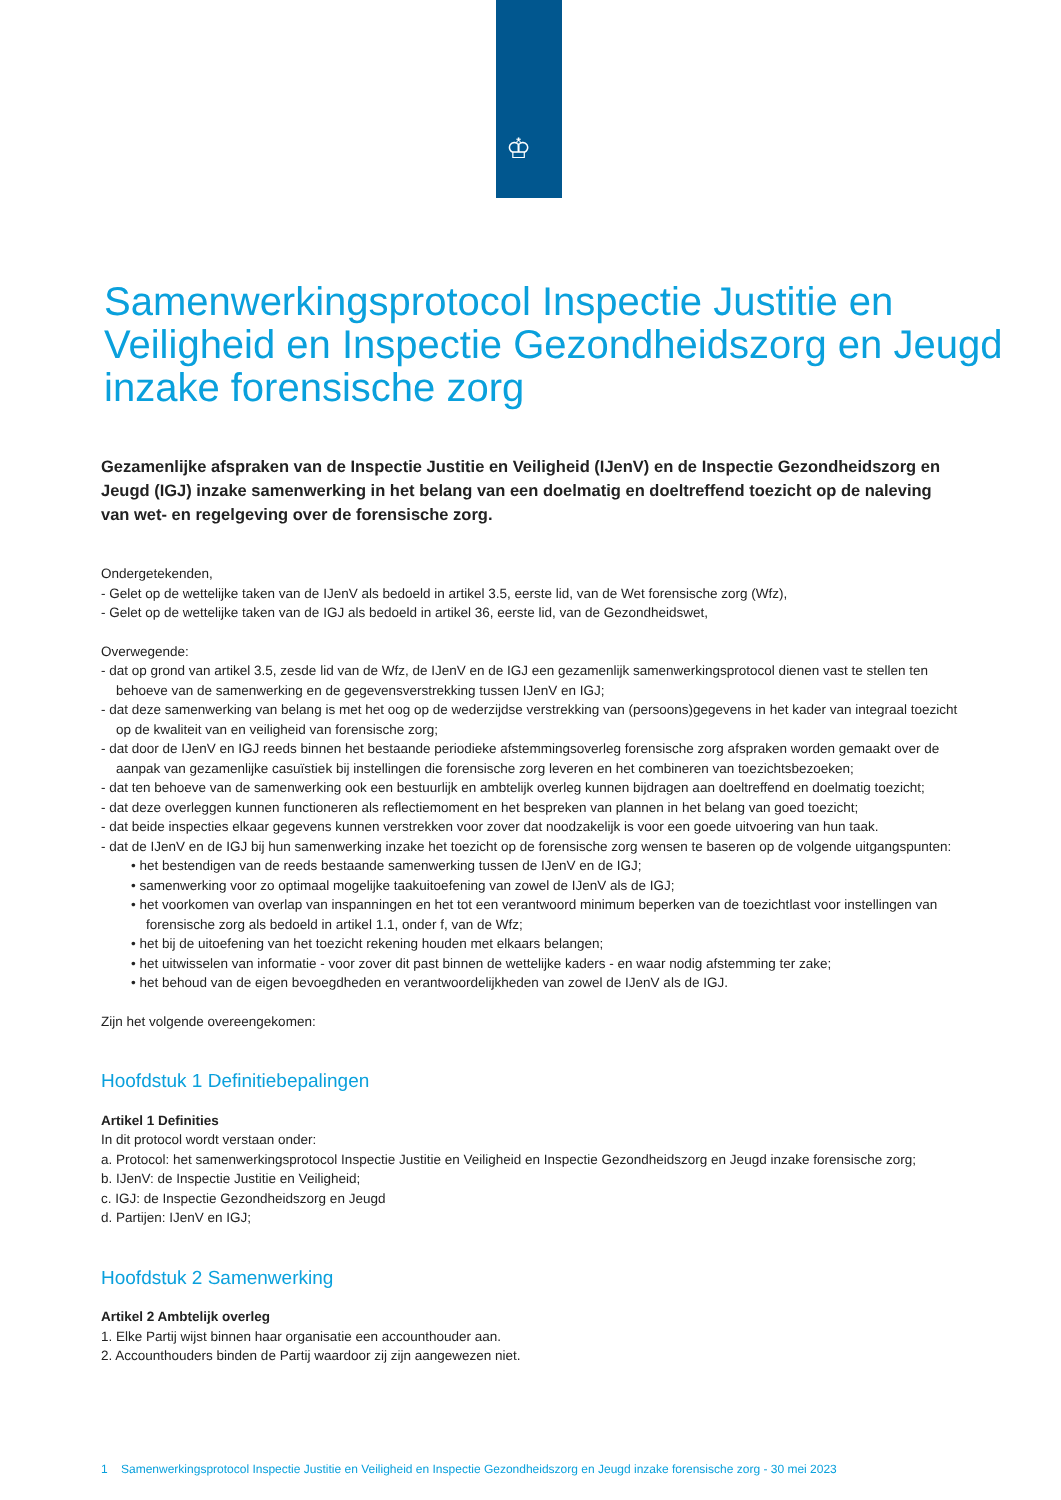♔
Samenwerkingsprotocol Inspectie Justitie en Veiligheid en Inspectie Gezondheidszorg en Jeugd inzake forensische zorg
Gezamenlijke afspraken van de Inspectie Justitie en Veiligheid (IJenV) en de Inspectie Gezondheidszorg en Jeugd (IGJ) inzake samenwerking in het belang van een doelmatig en doeltreffend toezicht op de naleving van wet- en regelgeving over de forensische zorg.
Ondergetekenden,
- Gelet op de wettelijke taken van de IJenV als bedoeld in artikel 3.5, eerste lid, van de Wet forensische zorg (Wfz),
- Gelet op de wettelijke taken van de IGJ als bedoeld in artikel 36, eerste lid, van de Gezondheidswet,
Overwegende:
- dat op grond van artikel 3.5, zesde lid van de Wfz, de IJenV en de IGJ een gezamenlijk samenwerkingsprotocol dienen vast te stellen ten behoeve van de samenwerking en de gegevensverstrekking tussen IJenV en IGJ;
- dat deze samenwerking van belang is met het oog op de wederzijdse verstrekking van (persoons)gegevens in het kader van integraal toezicht op de kwaliteit van en veiligheid van forensische zorg;
- dat door de IJenV en IGJ reeds binnen het bestaande periodieke afstemmingsoverleg forensische zorg afspraken worden gemaakt over de aanpak van gezamenlijke casuïstiek bij instellingen die forensische zorg leveren en het combineren van toezichtsbezoeken;
- dat ten behoeve van de samenwerking ook een bestuurlijk en ambtelijk overleg kunnen bijdragen aan doeltreffend en doelmatig toezicht;
- dat deze overleggen kunnen functioneren als reflectiemoment en het bespreken van plannen in het belang van goed toezicht;
- dat beide inspecties elkaar gegevens kunnen verstrekken voor zover dat noodzakelijk is voor een goede uitvoering van hun taak.
- dat de IJenV en de IGJ bij hun samenwerking inzake het toezicht op de forensische zorg wensen te baseren op de volgende uitgangspunten:
• het bestendigen van de reeds bestaande samenwerking tussen de IJenV en de IGJ;
• samenwerking voor zo optimaal mogelijke taakuitoefening van zowel de IJenV als de IGJ;
• het voorkomen van overlap van inspanningen en het tot een verantwoord minimum beperken van de toezichtlast voor instellingen van forensische zorg als bedoeld in artikel 1.1, onder f, van de Wfz;
• het bij de uitoefening van het toezicht rekening houden met elkaars belangen;
• het uitwisselen van informatie - voor zover dit past binnen de wettelijke kaders - en waar nodig afstemming ter zake;
• het behoud van de eigen bevoegdheden en verantwoordelijkheden van zowel de IJenV als de IGJ.
Zijn het volgende overeengekomen:
Hoofdstuk 1 Definitiebepalingen
Artikel 1 Definities
In dit protocol wordt verstaan onder:
a. Protocol: het samenwerkingsprotocol Inspectie Justitie en Veiligheid en Inspectie Gezondheidszorg en Jeugd inzake forensische zorg;
b. IJenV: de Inspectie Justitie en Veiligheid;
c. IGJ: de Inspectie Gezondheidszorg en Jeugd
d. Partijen: IJenV en IGJ;
Hoofdstuk 2 Samenwerking
Artikel 2 Ambtelijk overleg
1. Elke Partij wijst binnen haar organisatie een accounthouder aan.
2. Accounthouders binden de Partij waardoor zij zijn aangewezen niet.
1 Samenwerkingsprotocol Inspectie Justitie en Veiligheid en Inspectie Gezondheidszorg en Jeugd inzake forensische zorg - 30 mei 2023